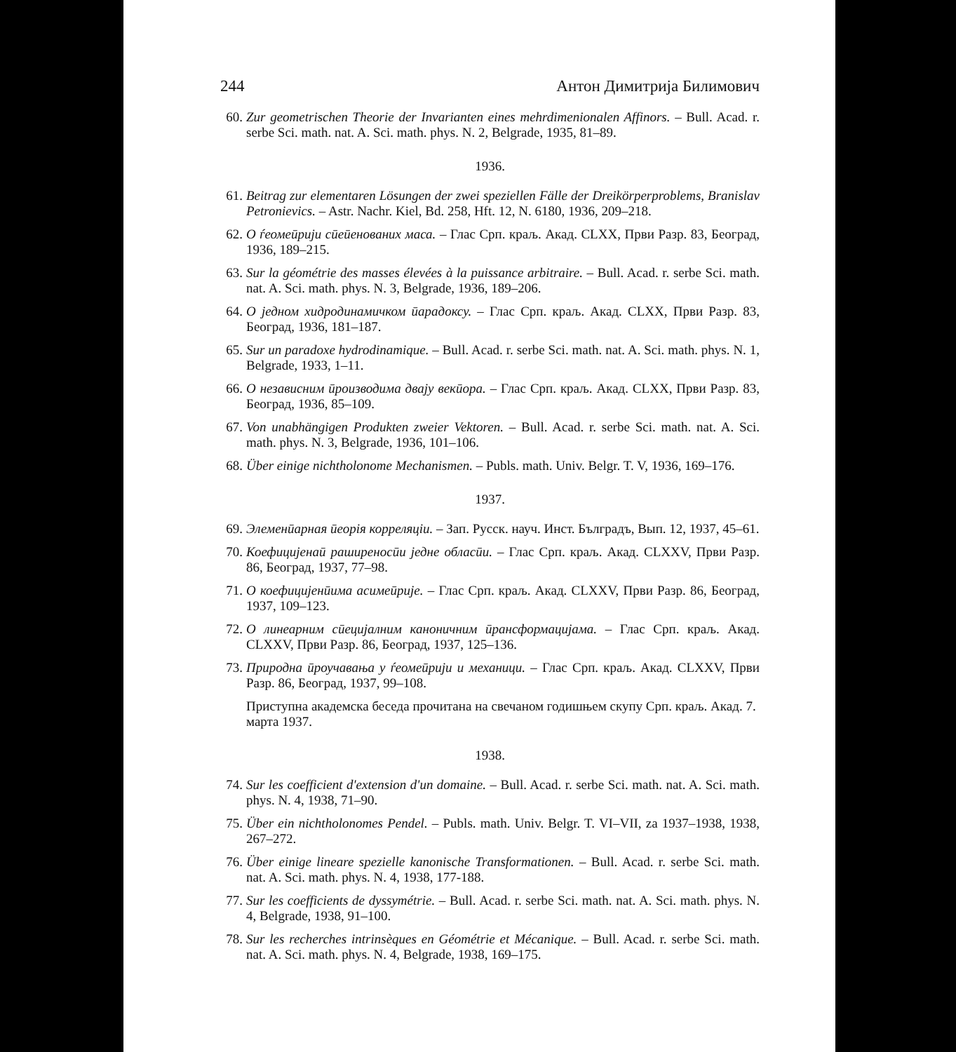244 Антон Димитрија Билимович
60. Zur geometrischen Theorie der Invarianten eines mehrdimenionalen Affinors. – Bull. Acad. r. serbe Sci. math. nat. A. Sci. math. phys. N. 2, Belgrade, 1935, 81–89.
1936.
61. Beitrag zur elementaren Lösungen der zwei speziellen Fälle der Dreikörperproblems, Branislav Petronievics. – Astr. Nachr. Kiel, Bd. 258, Hft. 12, N. 6180, 1936, 209–218.
62. О ѓеомеӣрији сӣеӣенованих маса. – Глас Срп. краљ. Акад. CLXX, Први Разр. 83, Београд, 1936, 189–215.
63. Sur la géométrie des masses élevées à la puissance arbitraire. – Bull. Acad. r. serbe Sci. math. nat. A. Sci. math. phys. N. 3, Belgrade, 1936, 189–206.
64. О једном хидродинамичком ӣарадоксу. – Глас Срп. краљ. Акад. CLXX, Први Разр. 83, Београд, 1936, 181–187.
65. Sur un paradoxe hydrodinamique. – Bull. Acad. r. serbe Sci. math. nat. A. Sci. math. phys. N. 1, Belgrade, 1933, 1–11.
66. О независним ӣроизводима двају векӣора. – Глас Срп. краљ. Акад. CLXX, Први Разр. 83, Београд, 1936, 85–109.
67. Von unabhängigen Produkten zweier Vektoren. – Bull. Acad. r. serbe Sci. math. nat. A. Sci. math. phys. N. 3, Belgrade, 1936, 101–106.
68. Über einige nichtholonome Mechanismen. – Publs. math. Univ. Belgr. T. V, 1936, 169–176.
1937.
69. Элеменӣарная ӣеорія корреляціи. – Зап. Русск. науч. Инст. Бълградъ, Вып. 12, 1937, 45–61.
70. Коефицијенаӣ раширеносӣи једне обласӣи. – Глас Срп. краљ. Акад. CLXXV, Први Разр. 86, Београд, 1937, 77–98.
71. О коефицијенӣима асимеӣрије. – Глас Срп. краљ. Акад. CLXXV, Први Разр. 86, Београд, 1937, 109–123.
72. О линеарним сӣецијалним каноничним ӣрансформацијама. – Глас Срп. краљ. Акад. CLXXV, Први Разр. 86, Београд, 1937, 125–136.
73. Природна ӣроучавања у ѓеомеӣрији и механици. – Глас Срп. краљ. Акад. CLXXV, Први Разр. 86, Београд, 1937, 99–108.
Приступна академска беседа прочитана на свечаном годишњем скупу Срп. краљ. Акад. 7. марта 1937.
1938.
74. Sur les coefficient d'extension d'un domaine. – Bull. Acad. r. serbe Sci. math. nat. A. Sci. math. phys. N. 4, 1938, 71–90.
75. Über ein nichtholonomes Pendel. – Publs. math. Univ. Belgr. T. VI–VII, za 1937–1938, 1938, 267–272.
76. Über einige lineare spezielle kanonische Transformationen. – Bull. Acad. r. serbe Sci. math. nat. A. Sci. math. phys. N. 4, 1938, 177-188.
77. Sur les coefficients de dyssymétrie. – Bull. Acad. r. serbe Sci. math. nat. A. Sci. math. phys. N. 4, Belgrade, 1938, 91–100.
78. Sur les recherches intrinsèques en Géométrie et Mécanique. – Bull. Acad. r. serbe Sci. math. nat. A. Sci. math. phys. N. 4, Belgrade, 1938, 169–175.